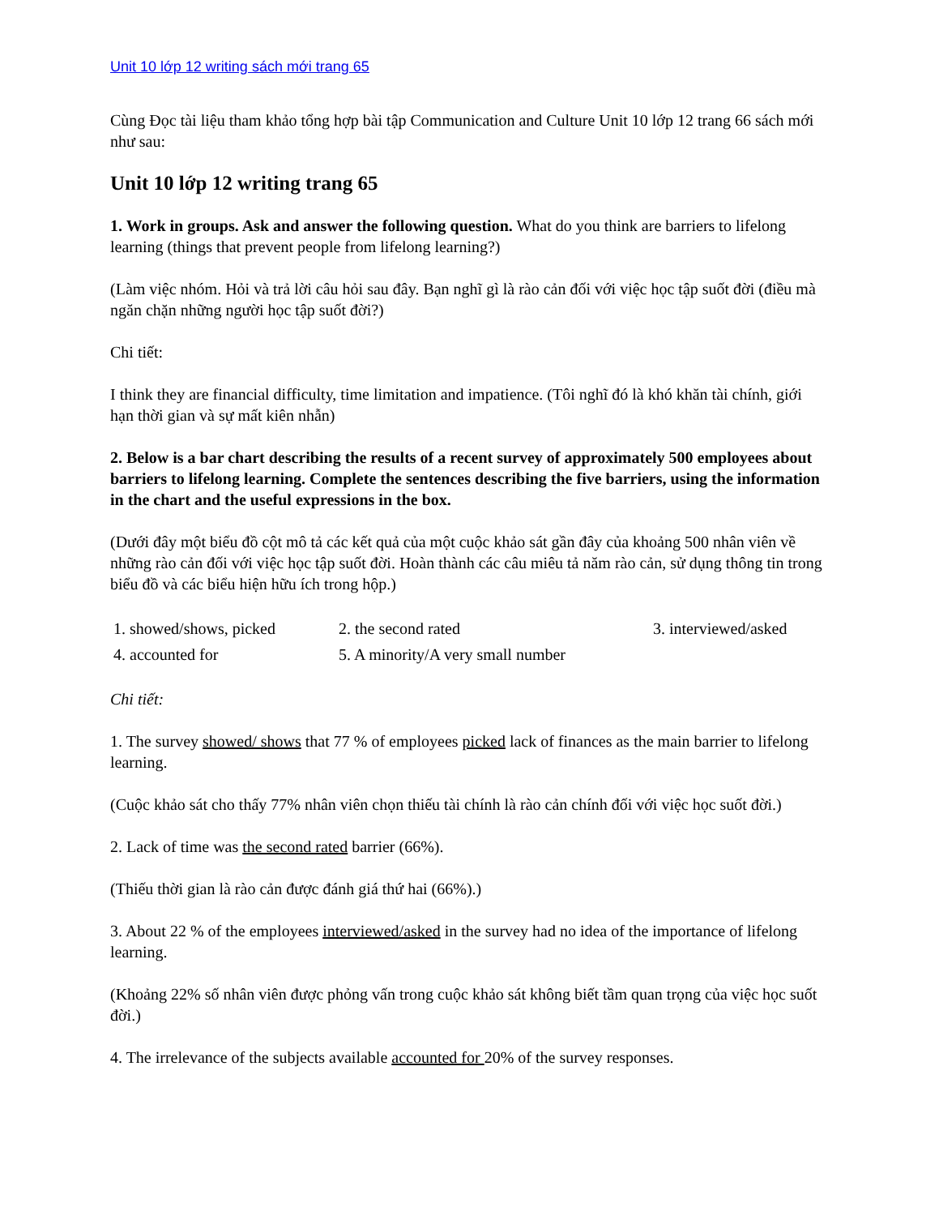Unit 10 lớp 12 writing sách mới trang 65
Cùng Đọc tài liệu tham khảo tổng hợp bài tập Communication and Culture Unit 10 lớp 12 trang 66 sách mới như sau:
Unit 10 lớp 12 writing trang 65
1. Work in groups. Ask and answer the following question. What do you think are barriers to lifelong learning (things that prevent people from lifelong learning?)
(Làm việc nhóm. Hỏi và trả lời câu hỏi sau đây. Bạn nghĩ gì là rào cản đối với việc học tập suốt đời (điều mà ngăn chặn những người học tập suốt đời?)
Chi tiết:
I think they are financial difficulty, time limitation and impatience. (Tôi nghĩ đó là khó khăn tài chính, giới hạn thời gian và sự mất kiên nhẫn)
2. Below is a bar chart describing the results of a recent survey of approximately 500 employees about barriers to lifelong learning. Complete the sentences describing the five barriers, using the information in the chart and the useful expressions in the box.
(Dưới đây một biểu đồ cột mô tả các kết quả của một cuộc khảo sát gần đây của khoảng 500 nhân viên về những rào cản đối với việc học tập suốt đời. Hoàn thành các câu miêu tả năm rào cản, sử dụng thông tin trong biểu đồ và các biểu hiện hữu ích trong hộp.)
| 1. showed/shows, picked | 2. the second rated | 3. interviewed/asked |
| 4. accounted for | 5. A minority/A very small number | |
Chi tiết:
1. The survey showed/ shows that 77 % of employees picked lack of finances as the main barrier to lifelong learning.
(Cuộc khảo sát cho thấy 77% nhân viên chọn thiếu tài chính là rào cản chính đối với việc học suốt đời.)
2. Lack of time was the second rated barrier (66%).
(Thiếu thời gian là rào cản được đánh giá thứ hai (66%).)
3. About 22 % of the employees interviewed/asked in the survey had no idea of the importance of lifelong learning.
(Khoảng 22% số nhân viên được phỏng vấn trong cuộc khảo sát không biết tầm quan trọng của việc học suốt đời.)
4. The irrelevance of the subjects available accounted for 20% of the survey responses.